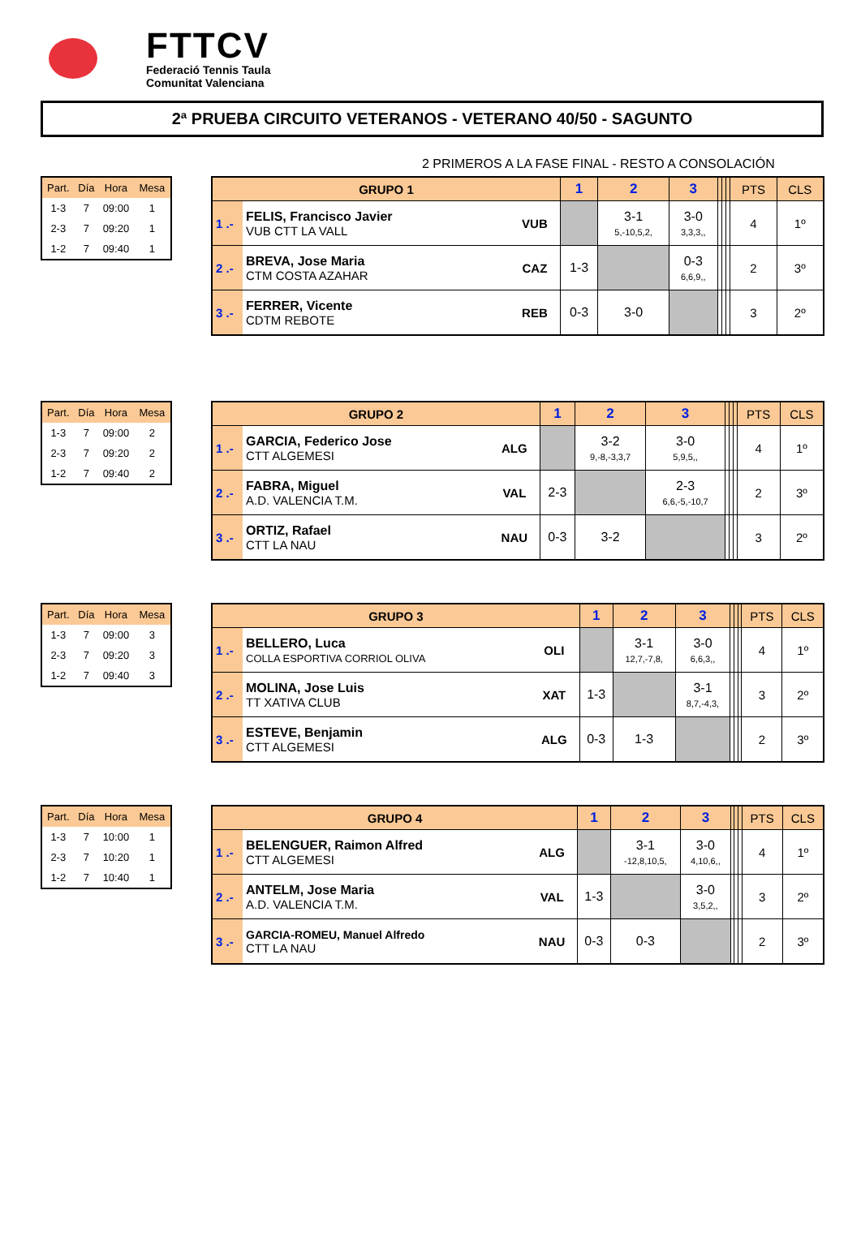FTTCV
Federació Tennis Taula
Comunitat Valenciana
2ª PRUEBA CIRCUITO VETERANOS - VETERANO 40/50 - SAGUNTO
2 PRIMEROS A LA FASE FINAL - RESTO A CONSOLACIÓN
| Part. | Día | Hora | Mesa |
| --- | --- | --- | --- |
| 1-3 | 7 | 09:00 | 1 |
| 2-3 | 7 | 09:20 | 1 |
| 1-2 | 7 | 09:40 | 1 |
| GRUPO 1 | | | 1 | 2 | 3 | | | | PTS | CLS |
| --- | --- | --- | --- | --- | --- | --- | --- | --- | --- | --- |
| 1 .- | FELIS, Francisco Javier VUB CTT LA VALL | VUB | | 3-1 5,-10,5,2, | 3-0 3,3,3,, | | | | 4 | 1º |
| 2 .- | BREVA, Jose Maria CTM COSTA AZAHAR | CAZ | 1-3 | | 0-3 6,6,9,, | | | | 2 | 3º |
| 3 .- | FERRER, Vicente CDTM REBOTE | REB | 0-3 | 3-0 | | | | | 3 | 2º |
| Part. | Día | Hora | Mesa |
| --- | --- | --- | --- |
| 1-3 | 7 | 09:00 | 2 |
| 2-3 | 7 | 09:20 | 2 |
| 1-2 | 7 | 09:40 | 2 |
| GRUPO 2 | | | 1 | 2 | 3 | | | | PTS | CLS |
| --- | --- | --- | --- | --- | --- | --- | --- | --- | --- | --- |
| 1 .- | GARCIA, Federico Jose CTT ALGEMESI | ALG | | 3-2 9,-8,-3,3,7 | 3-0 5,9,5,, | | | | 4 | 1º |
| 2 .- | FABRA, Miguel A.D. VALENCIA T.M. | VAL | 2-3 | | 2-3 6,6,-5,-10,7 | | | | 2 | 3º |
| 3 .- | ORTIZ, Rafael CTT LA NAU | NAU | 0-3 | 3-2 | | | | | 3 | 2º |
| Part. | Día | Hora | Mesa |
| --- | --- | --- | --- |
| 1-3 | 7 | 09:00 | 3 |
| 2-3 | 7 | 09:20 | 3 |
| 1-2 | 7 | 09:40 | 3 |
| GRUPO 3 | | | 1 | 2 | 3 | | | | PTS | CLS |
| --- | --- | --- | --- | --- | --- | --- | --- | --- | --- | --- |
| 1 .- | BELLERO, Luca COLLA ESPORTIVA CORRIOL OLIVA | OLI | | 3-1 12,7,-7,8, | 3-0 6,6,3,, | | | | 4 | 1º |
| 2 .- | MOLINA, Jose Luis TT XATIVA CLUB | XAT | 1-3 | | 3-1 8,7,-4,3, | | | | 3 | 2º |
| 3 .- | ESTEVE, Benjamin CTT ALGEMESI | ALG | 0-3 | 1-3 | | | | | 2 | 3º |
| Part. | Día | Hora | Mesa |
| --- | --- | --- | --- |
| 1-3 | 7 | 10:00 | 1 |
| 2-3 | 7 | 10:20 | 1 |
| 1-2 | 7 | 10:40 | 1 |
| GRUPO 4 | | | 1 | 2 | 3 | | | | PTS | CLS |
| --- | --- | --- | --- | --- | --- | --- | --- | --- | --- | --- |
| 1 .- | BELENGUER, Raimon Alfred CTT ALGEMESI | ALG | | 3-1 -12,8,10,5, | 3-0 4,10,6,, | | | | 4 | 1º |
| 2 .- | ANTELM, Jose Maria A.D. VALENCIA T.M. | VAL | 1-3 | | 3-0 3,5,2,, | | | | 3 | 2º |
| 3 .- | GARCIA-ROMEU, Manuel Alfredo CTT LA NAU | NAU | 0-3 | 0-3 | | | | | 2 | 3º |